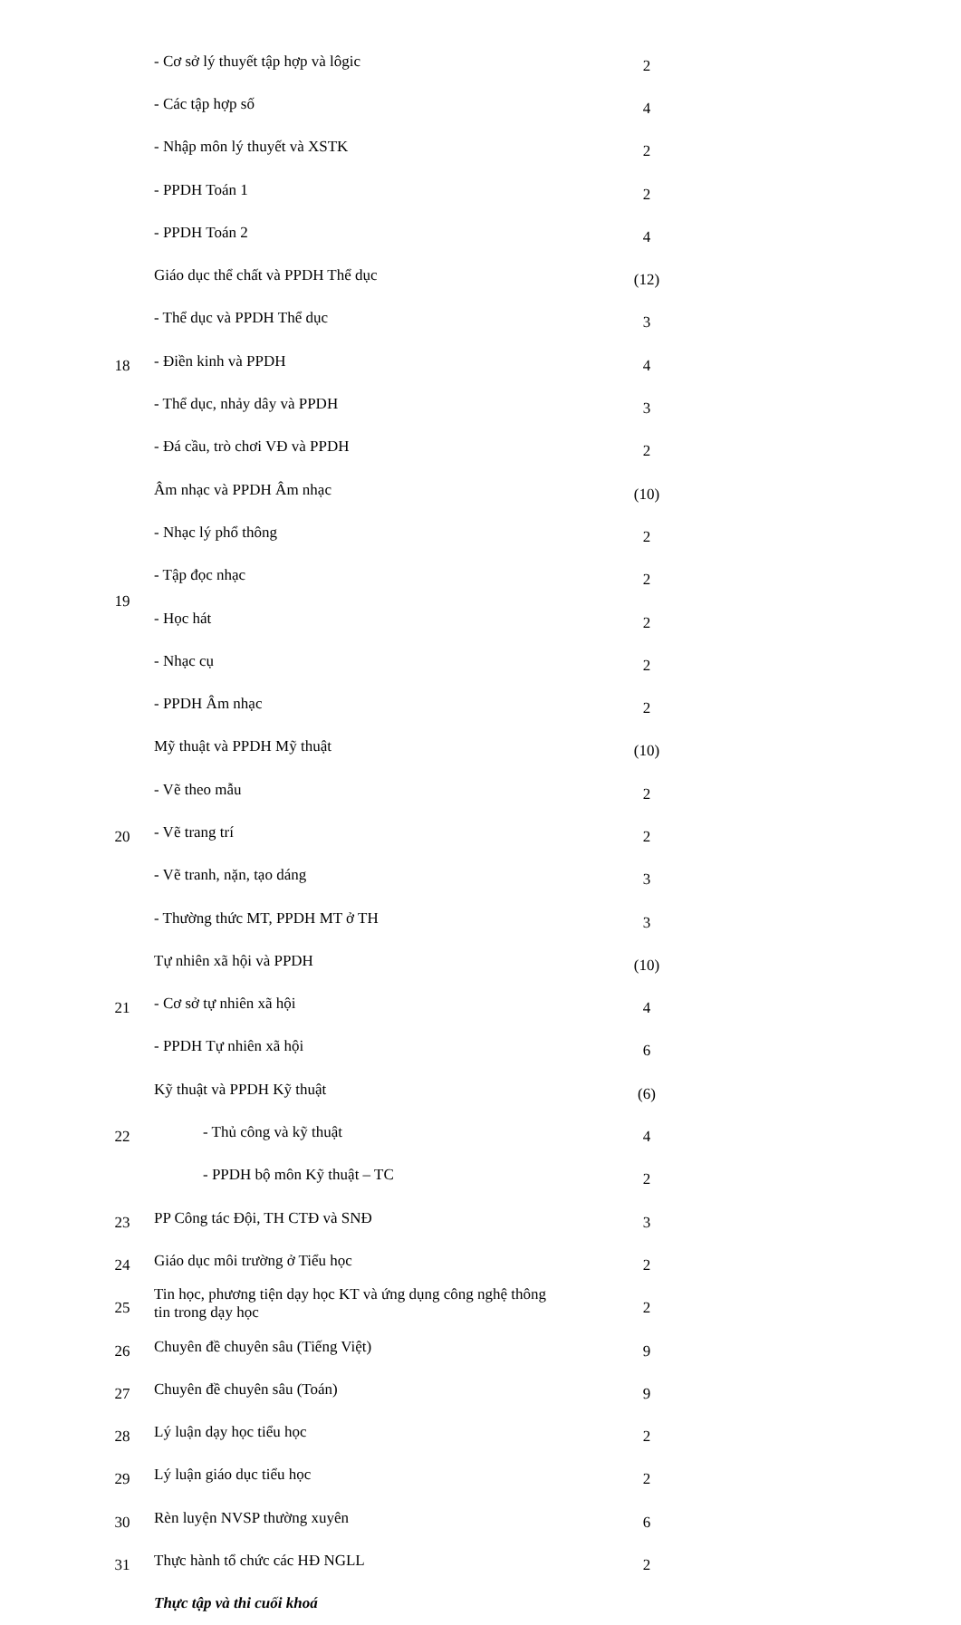| | - Cơ sở lý thuyết tập hợp và lôgic | 2 |
| | - Các tập hợp số | 4 |
| | - Nhập môn lý thuyết và XSTK | 2 |
| | - PPDH Toán 1 | 2 |
| | - PPDH Toán 2 | 4 |
| 18 | Giáo dục thể chất và PPDH Thể dục | (12) |
| | - Thể dục và PPDH Thể dục | 3 |
| | - Điền kinh và PPDH | 4 |
| | - Thể dục, nhảy dây và PPDH | 3 |
| | - Đá cầu, trò chơi VĐ và PPDH | 2 |
| 19 | Âm nhạc và PPDH Âm nhạc | (10) |
| | - Nhạc lý phổ thông | 2 |
| | - Tập đọc nhạc | 2 |
| | - Học hát | 2 |
| | - Nhạc cụ | 2 |
| | - PPDH Âm nhạc | 2 |
| 20 | Mỹ thuật và PPDH Mỹ thuật | (10) |
| | - Vẽ theo mẫu | 2 |
| | - Vẽ trang trí | 2 |
| | - Vẽ tranh, nặn, tạo dáng | 3 |
| | - Thường thức MT, PPDH MT ở TH | 3 |
| 21 | Tự nhiên xã hội và PPDH | (10) |
| | - Cơ sở tự nhiên xã hội | 4 |
| | - PPDH Tự nhiên xã hội | 6 |
| 22 | Kỹ thuật và PPDH Kỹ thuật | (6) |
| | - Thủ công và kỹ thuật | 4 |
| | - PPDH bộ môn Kỹ thuật – TC | 2 |
| 23 | PP Công tác Đội, TH CTĐ và SNĐ | 3 |
| 24 | Giáo dục môi trường ở Tiểu học | 2 |
| 25 | Tin học, phương tiện dạy học KT và ứng dụng công nghệ thông tin trong dạy học | 2 |
| 26 | Chuyên đề chuyên sâu (Tiếng Việt) | 9 |
| 27 | Chuyên đề chuyên sâu (Toán) | 9 |
| 28 | Lý luận dạy học tiểu học | 2 |
| 29 | Lý luận giáo dục tiểu học | 2 |
| 30 | Rèn luyện NVSP thường xuyên | 6 |
| 31 | Thực hành tổ chức các HĐ NGLL | 2 |
| | Thực tập và thi cuối khoá | |